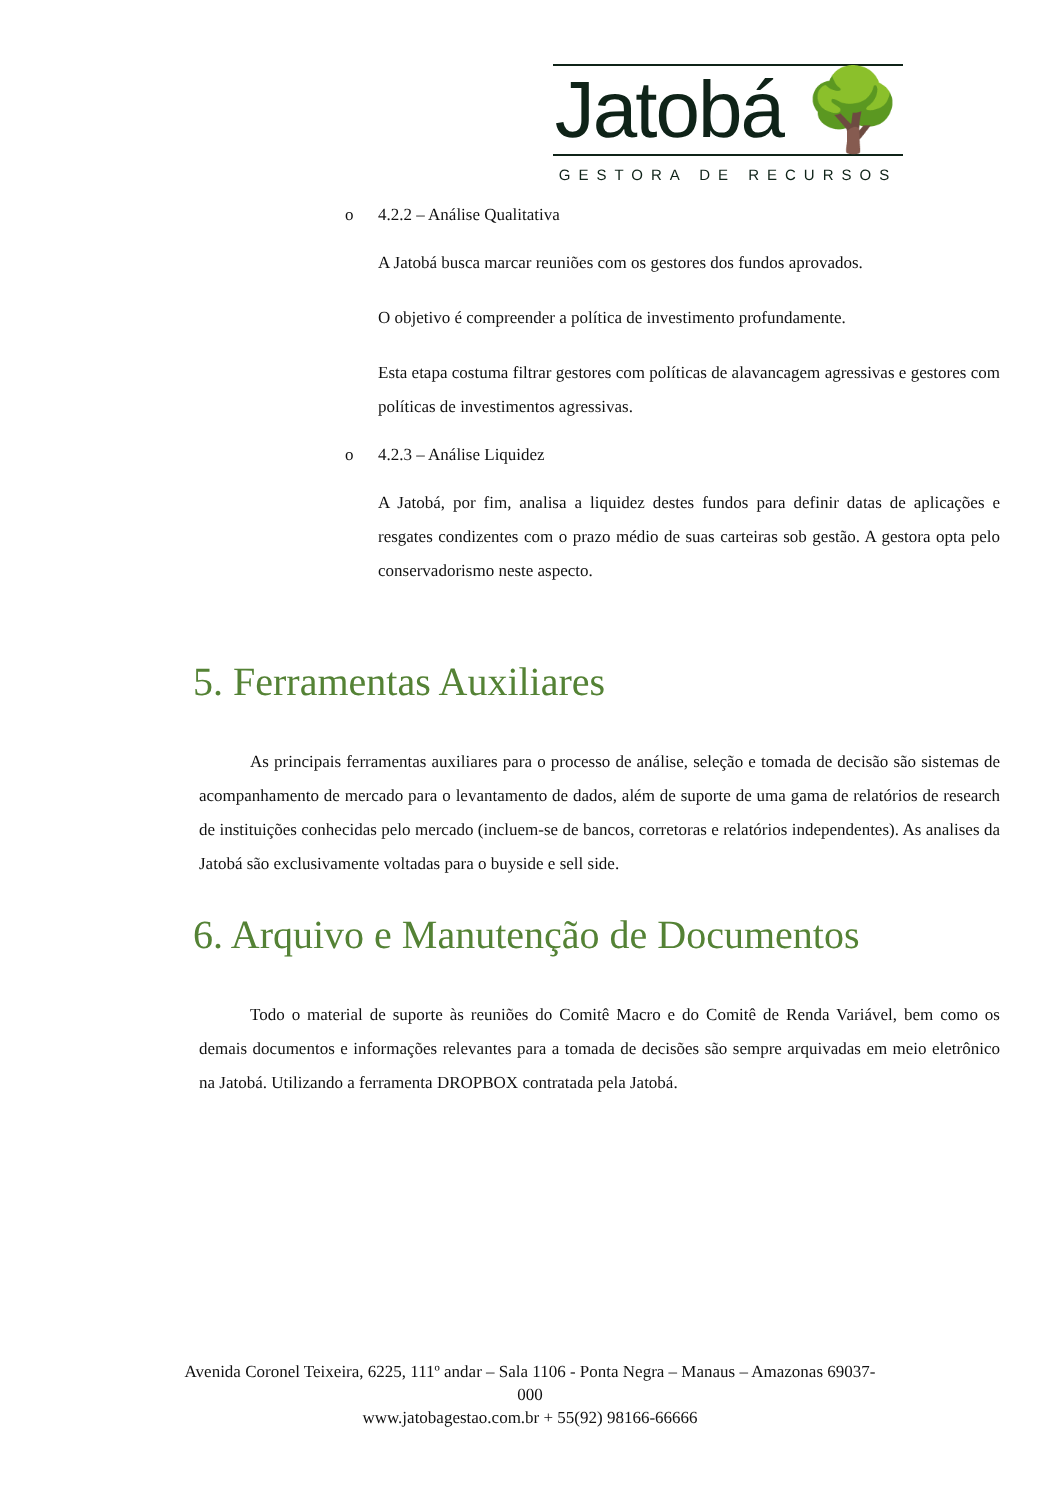Jatobá 🌳
GESTORA DE RECURSOS
o 4.2.2 – Análise Qualitativa
A Jatobá busca marcar reuniões com os gestores dos fundos aprovados.
O objetivo é compreender a política de investimento profundamente.
Esta etapa costuma filtrar gestores com políticas de alavancagem agressivas e gestores com políticas de investimentos agressivas.
o 4.2.3 – Análise Liquidez
A Jatobá, por fim, analisa a liquidez destes fundos para definir datas de aplicações e resgates condizentes com o prazo médio de suas carteiras sob gestão. A gestora opta pelo conservadorismo neste aspecto.
5. Ferramentas Auxiliares
As principais ferramentas auxiliares para o processo de análise, seleção e tomada de decisão são sistemas de acompanhamento de mercado para o levantamento de dados, além de suporte de uma gama de relatórios de research de instituições conhecidas pelo mercado (incluem-se de bancos, corretoras e relatórios independentes). As analises da Jatobá são exclusivamente voltadas para o buyside e sell side.
6. Arquivo e Manutenção de Documentos
Todo o material de suporte às reuniões do Comitê Macro e do Comitê de Renda Variável, bem como os demais documentos e informações relevantes para a tomada de decisões são sempre arquivadas em meio eletrônico na Jatobá. Utilizando a ferramenta DROPBOX contratada pela Jatobá.
Avenida Coronel Teixeira, 6225, 111º andar – Sala 1106 - Ponta Negra – Manaus – Amazonas 69037-000
www.jatobagestao.com.br + 55(92) 98166-66666